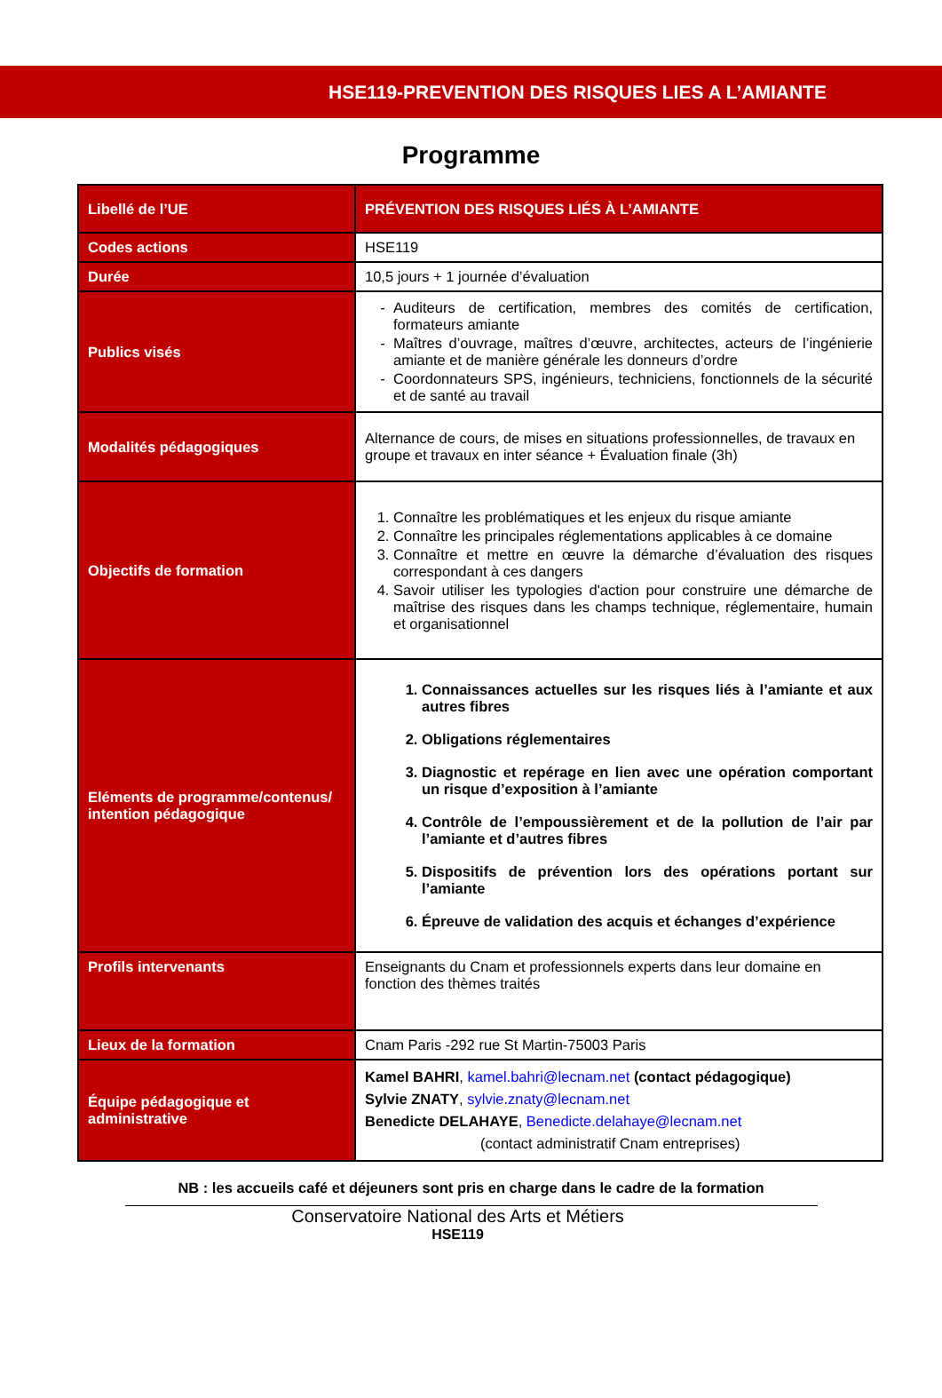HSE119-PREVENTION DES RISQUES LIES A L’AMIANTE
Programme
| Libellé de l’UE | PRÉVENTION DES RISQUES LIÉS À L’AMIANTE |
| Codes actions | HSE119 |
| Durée | 10,5 jours + 1 journée d’évaluation |
| Publics visés | Auditeurs de certification, membres des comités de certification, formateurs amiante Maîtres d’ouvrage, maîtres d’œuvre, architectes, acteurs de l’ingénierie amiante et de manière générale les donneurs d’ordre Coordonnateurs SPS, ingénieurs, techniciens, fonctionnels de la sécurité et de santé au travail |
| Modalités pédagogiques | Alternance de cours, de mises en situations professionnelles, de travaux en groupe et travaux en inter séance + Évaluation finale (3h) |
| Objectifs de formation | 1. Connaître les problématiques et les enjeux du risque amiante 2. Connaître les principales réglementations applicables à ce domaine 3. Connaître et mettre en œuvre la démarche d’évaluation des risques correspondant à ces dangers 4. Savoir utiliser les typologies d'action pour construire une démarche de maîtrise des risques dans les champs technique, réglementaire, humain et organisationnel |
| Eléments de programme/contenus/ intention pédagogique | 1. Connaissances actuelles sur les risques liés à l’amiante et aux autres fibres 2. Obligations réglementaires 3. Diagnostic et repérage en lien avec une opération comportant un risque d’exposition à l’amiante 4. Contrôle de l’empoussièrement et de la pollution de l’air par l’amiante et d’autres fibres 5. Dispositifs de prévention lors des opérations portant sur l’amiante 6. Épreuve de validation des acquis et échanges d’expérience |
| Profils intervenants | Enseignants du Cnam et professionnels experts dans leur domaine en fonction des thèmes traités |
| Lieux de la formation | Cnam Paris -292 rue St Martin-75003 Paris |
| Équipe pédagogique et administrative | Kamel BAHRI , kamel.bahri@lecnam.net (contact pédagogique) Sylvie ZNATY , sylvie.znaty@lecnam.net Benedicte DELAHAYE , Benedicte.delahaye@lecnam.net (contact administratif Cnam entreprises) |
NB : les accueils café et déjeuners sont pris en charge dans le cadre de la formation
Conservatoire National des Arts et Métiers
HSE119